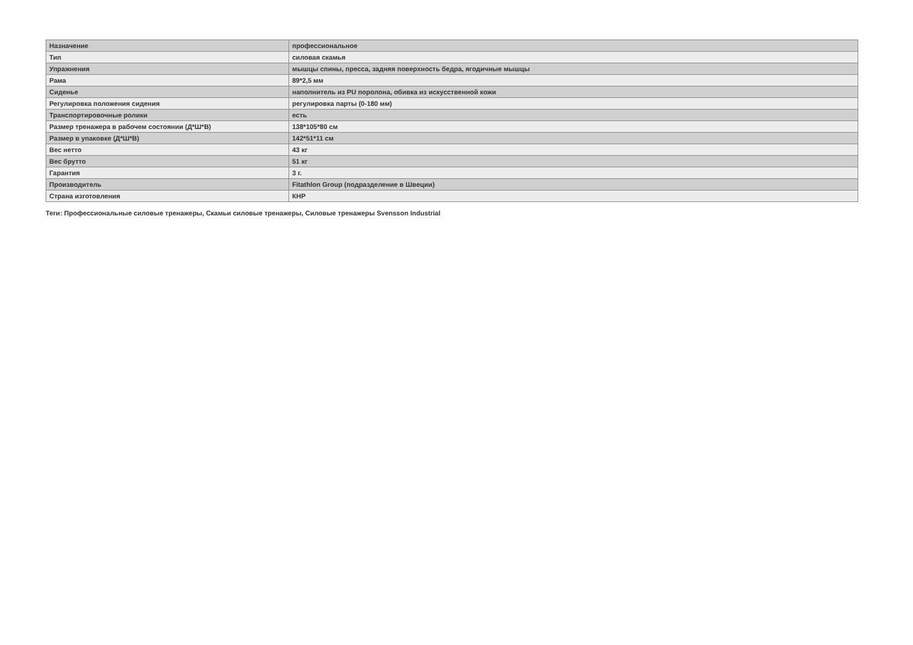| Назначение | профессиональное |
| Тип | силовая скамья |
| Упражнения | мышцы спины, пресса, задняя поверхность бедра, ягодичные мышцы |
| Рама | 89*2,5 мм |
| Сиденье | наполнитель из PU поролона, обивка из искусственной кожи |
| Регулировка положения сидения | регулировка парты (0-180 мм) |
| Транспортировочные ролики | есть |
| Размер тренажера в рабочем состоянии (Д*Ш*В) | 138*105*80 см |
| Размер в упаковке (Д*Ш*В) | 142*51*11 см |
| Вес нетто | 43 кг |
| Вес брутто | 51 кг |
| Гарантия | 3 г. |
| Производитель | Fitathlon Group (подразделение в Швеции) |
| Страна изготовления | КНР |
Теги: Профессиональные силовые тренажеры, Скамьи силовые тренажеры, Силовые тренажеры Svensson Industrial